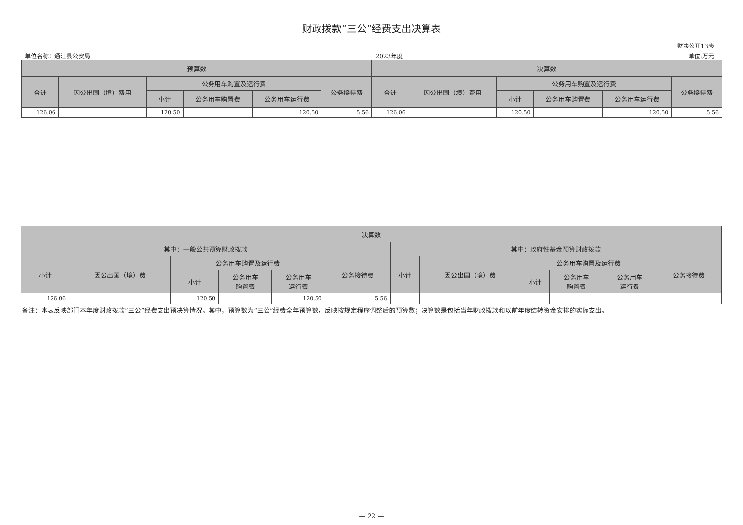财政拨款“三公”经费支出决算表
财决公开13表
单位名称：通江县公安局 2023年度 单位:万元
| 预算数 | | | | | | 决算数 | | | | | |
| --- | --- | --- | --- | --- | --- | --- | --- | --- | --- | --- | --- |
| 合计 | 因公出国（境）费用 | 公务用车购置及运行费 | | | 公务接待费 | 合计 | 因公出国（境）费用 | 公务用车购置及运行费 | | | 公务接待费 |
| | | 小计 | 公务用车购置费 | 公务用车运行费 | | | | 小计 | 公务用车购置费 | 公务用车运行费 | |
| 126.06 | | 120.50 | | 120.50 | 5.56 | 126.06 | | 120.50 | | 120.50 | 5.56 |
| 决算数 | | | | | | | | | | | |
| --- | --- | --- | --- | --- | --- | --- | --- | --- | --- | --- | --- |
| 其中：一般公共预算财政拨款 | | | | | | 其中：政府性基金预算财政拨款 | | | | | |
| 小计 | 因公出国（境）费 | 公务用车购置及运行费 | | | 公务接待费 | 小计 | 因公出国（境）费 | 公务用车购置及运行费 | | | 公务接待费 |
| | | 小计 | 公务用车 购置费 | 公务用车 运行费 | | | | 小计 | 公务用车 购置费 | 公务用车 运行费 | |
| 126.06 | | 120.50 | | 120.50 | 5.56 | | | | | | |
备注：本表反映部门本年度财政拨款“三公”经费支出预决算情况。其中，预算数为“三公”经费全年预算数，反映按规定程序调整后的预算数；决算数是包括当年财政拨款和以前年度结转资金安排的实际支出。
— 22 —